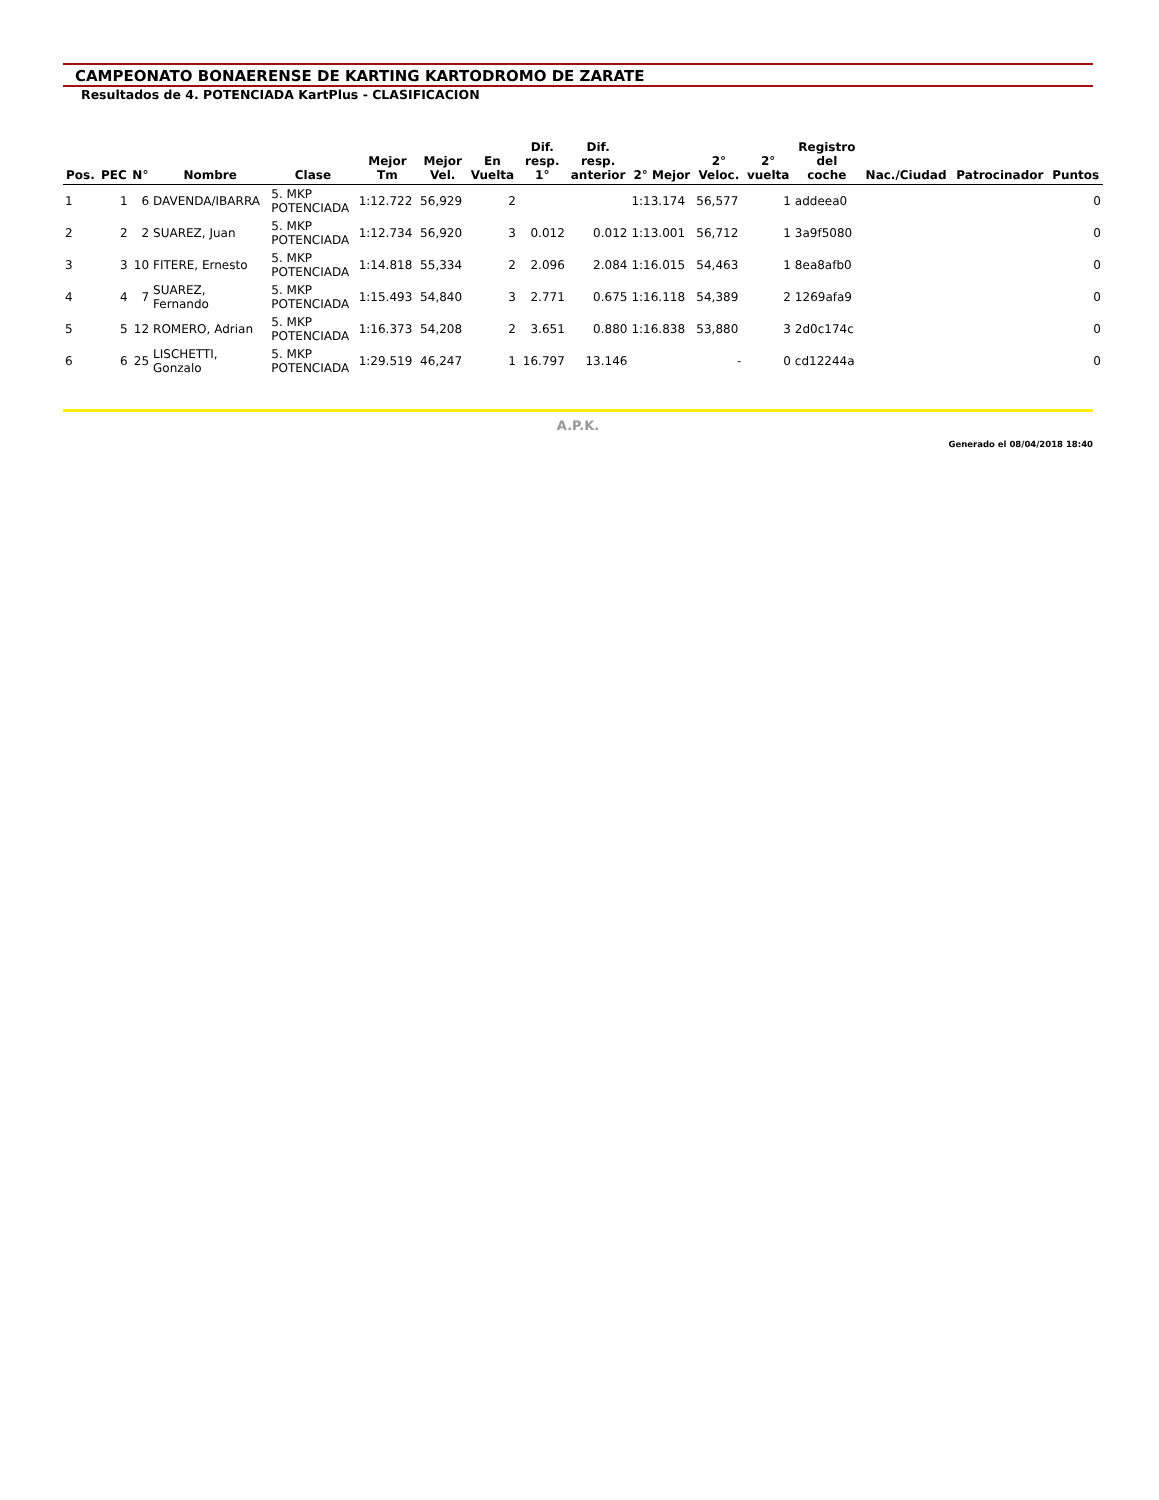CAMPEONATO BONAERENSE DE KARTING KARTODROMO DE ZARATE
Resultados de 4. POTENCIADA KartPlus - CLASIFICACION
| Pos. | PEC | N° | Nombre | Clase | Mejor Tm | Mejor Vel. | En Vuelta | Dif. resp. 1° | Dif. resp. anterior | 2° Mejor | 2° Veloc. | 2° vuelta | Registro del coche | Nac./Ciudad | Patrocinador | Puntos |
| --- | --- | --- | --- | --- | --- | --- | --- | --- | --- | --- | --- | --- | --- | --- | --- | --- |
| 1 | 1 | 6 | DAVENDA/IBARRA | 5. MKP POTENCIADA | 1:12.722 | 56,929 | 2 | | | 1:13.174 | 56,577 | 1 | addeea0 | | | 0 |
| 2 | 2 | 2 | SUAREZ, Juan | 5. MKP POTENCIADA | 1:12.734 | 56,920 | 3 | 0.012 | 0.012 | 1:13.001 | 56,712 | 1 | 3a9f5080 | | | 0 |
| 3 | 3 | 10 | FITERE, Ernesto | 5. MKP POTENCIADA | 1:14.818 | 55,334 | 2 | 2.096 | 2.084 | 1:16.015 | 54,463 | 1 | 8ea8afb0 | | | 0 |
| 4 | 4 | 7 | SUAREZ, Fernando | 5. MKP POTENCIADA | 1:15.493 | 54,840 | 3 | 2.771 | 0.675 | 1:16.118 | 54,389 | 2 | 1269afa9 | | | 0 |
| 5 | 5 | 12 | ROMERO, Adrian | 5. MKP POTENCIADA | 1:16.373 | 54,208 | 2 | 3.651 | 0.880 | 1:16.838 | 53,880 | 3 | 2d0c174c | | | 0 |
| 6 | 6 | 25 | LISCHETTI, Gonzalo | 5. MKP POTENCIADA | 1:29.519 | 46,247 | 1 | 16.797 | 13.146 | | - | 0 | cd12244a | | | 0 |
A.P.K.
Generado el 08/04/2018 18:40